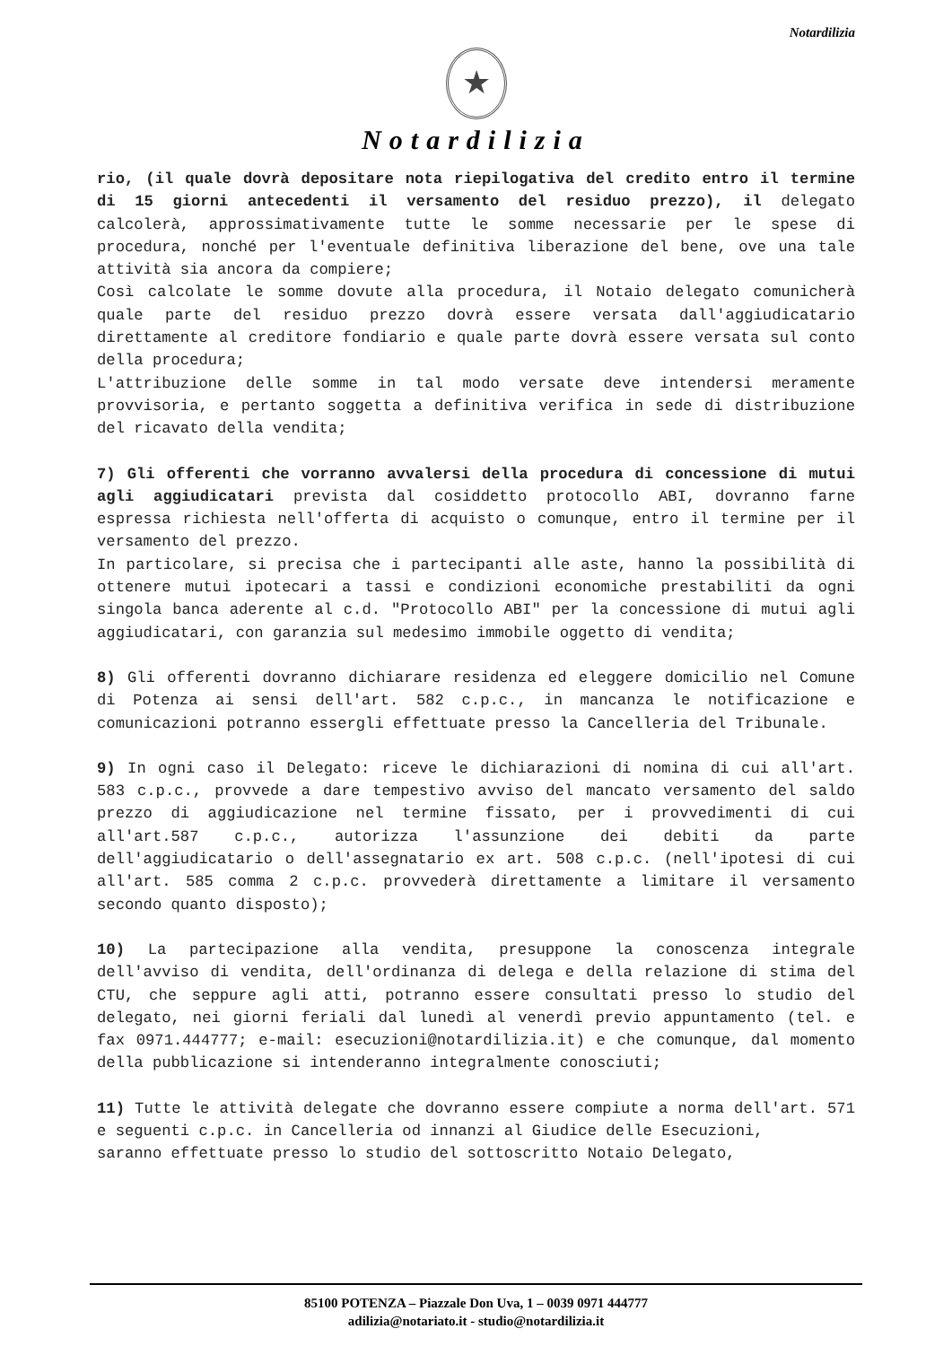Notardilizia
★
Notardilizia
rio, (il quale dovrà depositare nota riepilogativa del credito entro il termine di 15 giorni antecedenti il versamento del residuo prezzo), il delegato calcolerà, approssimativamente tutte le somme necessarie per le spese di procedura, nonché per l'eventuale definitiva liberazione del bene, ove una tale attività sia ancora da compiere;
Così calcolate le somme dovute alla procedura, il Notaio delegato comunicherà quale parte del residuo prezzo dovrà essere versata dall'aggiudicatario direttamente al creditore fondiario e quale parte dovrà essere versata sul conto della procedura;
L'attribuzione delle somme in tal modo versate deve intendersi meramente provvisoria, e pertanto soggetta a definitiva verifica in sede di distribuzione del ricavato della vendita;
7) Gli offerenti che vorranno avvalersi della procedura di concessione di mutui agli aggiudicatari prevista dal cosiddetto protocollo ABI, dovranno farne espressa richiesta nell'offerta di acquisto o comunque, entro il termine per il versamento del prezzo.
In particolare, si precisa che i partecipanti alle aste, hanno la possibilità di ottenere mutui ipotecari a tassi e condizioni economiche prestabiliti da ogni singola banca aderente al c.d. "Protocollo ABI" per la concessione di mutui agli aggiudicatari, con garanzia sul medesimo immobile oggetto di vendita;
8) Gli offerenti dovranno dichiarare residenza ed eleggere domicilio nel Comune di Potenza ai sensi dell'art. 582 c.p.c., in mancanza le notificazione e comunicazioni potranno essergli effettuate presso la Cancelleria del Tribunale.
9) In ogni caso il Delegato: riceve le dichiarazioni di nomina di cui all'art. 583 c.p.c., provvede a dare tempestivo avviso del mancato versamento del saldo prezzo di aggiudicazione nel termine fissato, per i provvedimenti di cui all'art.587 c.p.c., autorizza l'assunzione dei debiti da parte dell'aggiudicatario o dell'assegnatario ex art. 508 c.p.c. (nell'ipotesi di cui all'art. 585 comma 2 c.p.c. provvederà direttamente a limitare il versamento secondo quanto disposto);
10) La partecipazione alla vendita, presuppone la conoscenza integrale dell'avviso di vendita, dell'ordinanza di delega e della relazione di stima del CTU, che seppure agli atti, potranno essere consultati presso lo studio del delegato, nei giorni feriali dal lunedì al venerdì previo appuntamento (tel. e fax 0971.444777; e-mail: esecuzioni@notardilizia.it) e che comunque, dal momento della pubblicazione si intenderanno integralmente conosciuti;
11) Tutte le attività delegate che dovranno essere compiute a norma dell'art. 571 e seguenti c.p.c. in Cancelleria od innanzi al Giudice delle Esecuzioni,
saranno effettuate presso lo studio del sottoscritto Notaio Delegato,
85100 POTENZA – Piazzale Don Uva, 1 – 0039 0971 444777
adilizia@notariato.it - studio@notardilizia.it